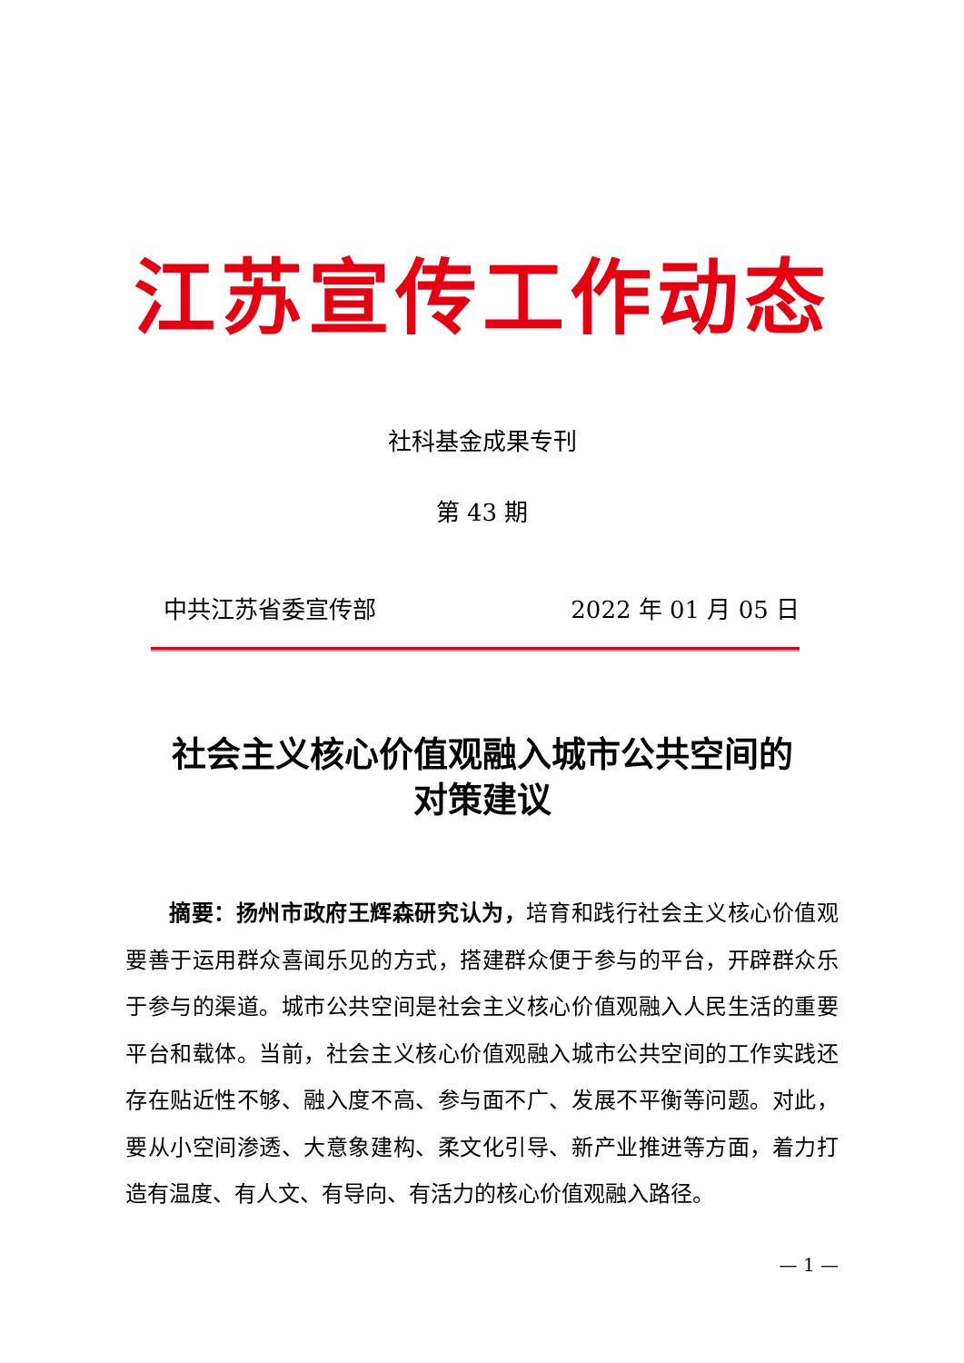江苏宣传工作动态
社科基金成果专刊
第 43 期
中共江苏省委宣传部 2022 年 01 月 05 日
社会主义核心价值观融入城市公共空间的
对策建议
摘要：扬州市政府王辉森研究认为，培育和践行社会主义核心价值观要善于运用群众喜闻乐见的方式，搭建群众便于参与的平台，开辟群众乐于参与的渠道。城市公共空间是社会主义核心价值观融入人民生活的重要平台和载体。当前，社会主义核心价值观融入城市公共空间的工作实践还存在贴近性不够、融入度不高、参与面不广、发展不平衡等问题。对此，要从小空间渗透、大意象建构、柔文化引导、新产业推进等方面，着力打造有温度、有人文、有导向、有活力的核心价值观融入路径。
— 1 —